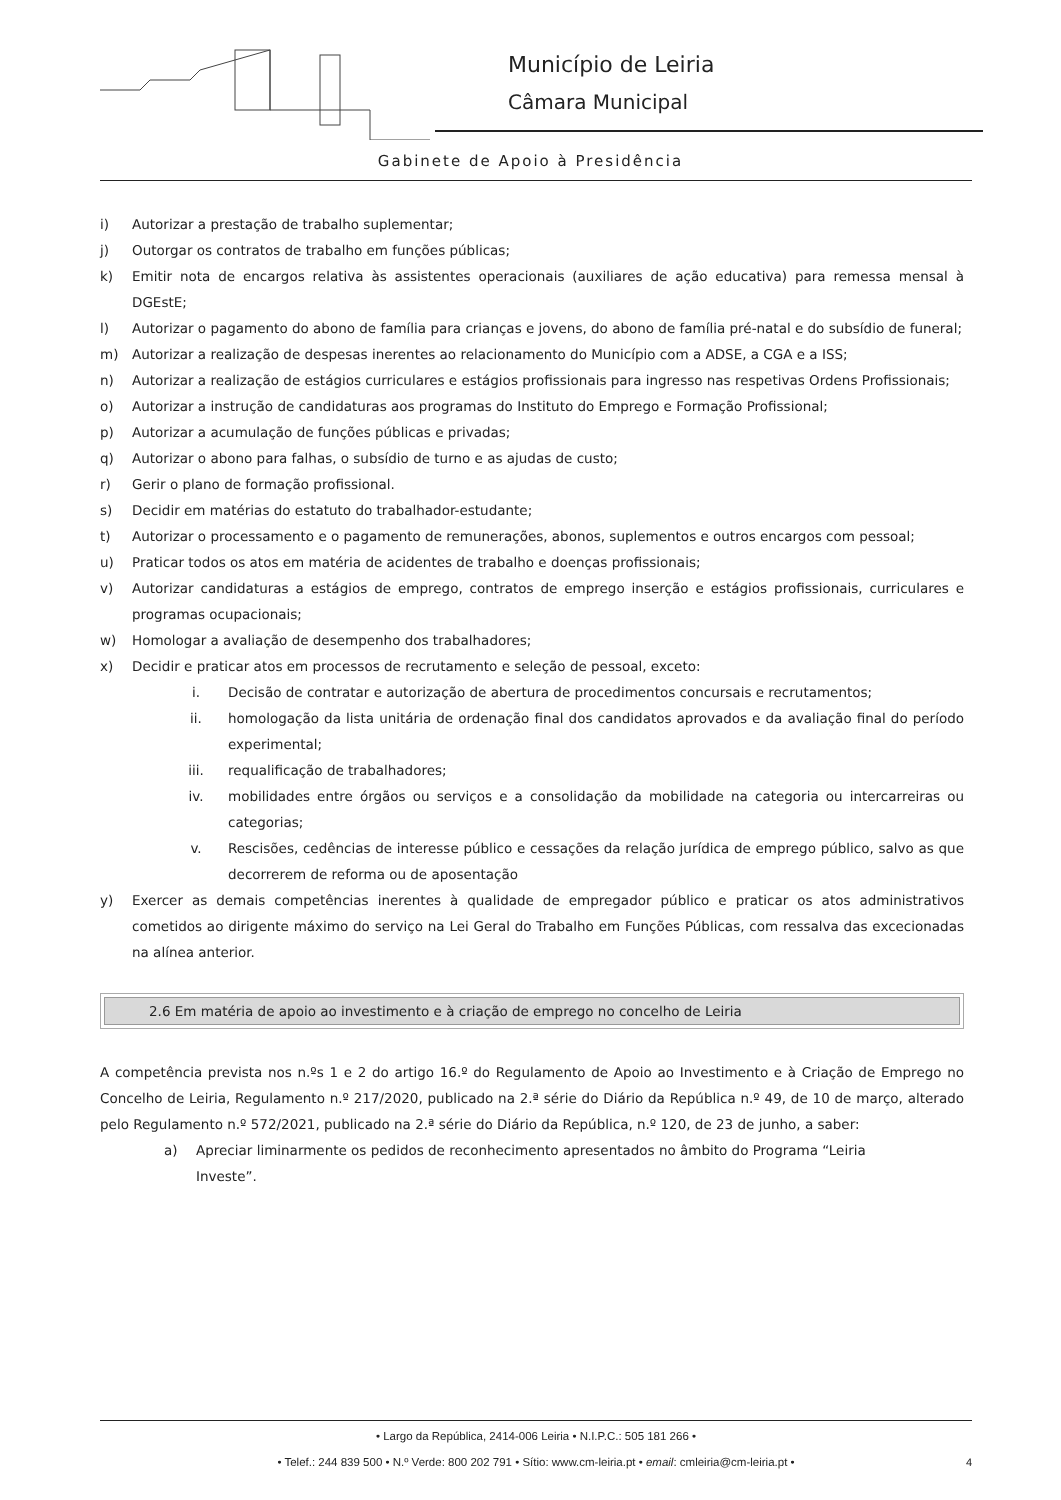Município de Leiria
Câmara Municipal
Gabinete de Apoio à Presidência
i) Autorizar a prestação de trabalho suplementar;
j) Outorgar os contratos de trabalho em funções públicas;
k) Emitir nota de encargos relativa às assistentes operacionais (auxiliares de ação educativa) para remessa mensal à DGEstE;
l) Autorizar o pagamento do abono de família para crianças e jovens, do abono de família pré-natal e do subsídio de funeral;
m) Autorizar a realização de despesas inerentes ao relacionamento do Município com a ADSE, a CGA e a ISS;
n) Autorizar a realização de estágios curriculares e estágios profissionais para ingresso nas respetivas Ordens Profissionais;
o) Autorizar a instrução de candidaturas aos programas do Instituto do Emprego e Formação Profissional;
p) Autorizar a acumulação de funções públicas e privadas;
q) Autorizar o abono para falhas, o subsídio de turno e as ajudas de custo;
r) Gerir o plano de formação profissional.
s) Decidir em matérias do estatuto do trabalhador-estudante;
t) Autorizar o processamento e o pagamento de remunerações, abonos, suplementos e outros encargos com pessoal;
u) Praticar todos os atos em matéria de acidentes de trabalho e doenças profissionais;
v) Autorizar candidaturas a estágios de emprego, contratos de emprego inserção e estágios profissionais, curriculares e programas ocupacionais;
w) Homologar a avaliação de desempenho dos trabalhadores;
x) Decidir e praticar atos em processos de recrutamento e seleção de pessoal, exceto:
i. Decisão de contratar e autorização de abertura de procedimentos concursais e recrutamentos;
ii. homologação da lista unitária de ordenação final dos candidatos aprovados e da avaliação final do período experimental;
iii. requalificação de trabalhadores;
iv. mobilidades entre órgãos ou serviços e a consolidação da mobilidade na categoria ou intercarreiras ou categorias;
v. Rescisões, cedências de interesse público e cessações da relação jurídica de emprego público, salvo as que decorrerem de reforma ou de aposentação
y) Exercer as demais competências inerentes à qualidade de empregador público e praticar os atos administrativos cometidos ao dirigente máximo do serviço na Lei Geral do Trabalho em Funções Públicas, com ressalva das excecionadas na alínea anterior.
2.6 Em matéria de apoio ao investimento e à criação de emprego no concelho de Leiria
A competência prevista nos n.ºs 1 e 2 do artigo 16.º do Regulamento de Apoio ao Investimento e à Criação de Emprego no Concelho de Leiria, Regulamento n.º 217/2020, publicado na 2.ª série do Diário da República n.º 49, de 10 de março, alterado pelo Regulamento n.º 572/2021, publicado na 2.ª série do Diário da República, n.º 120, de 23 de junho, a saber:
a) Apreciar liminarmente os pedidos de reconhecimento apresentados no âmbito do Programa “Leiria Investe”.
• Largo da República, 2414-006 Leiria • N.I.P.C.: 505 181 266 •
• Telef.: 244 839 500 • N.º Verde: 800 202 791 • Sítio: www.cm-leiria.pt • email: cmleiria@cm-leiria.pt •
4